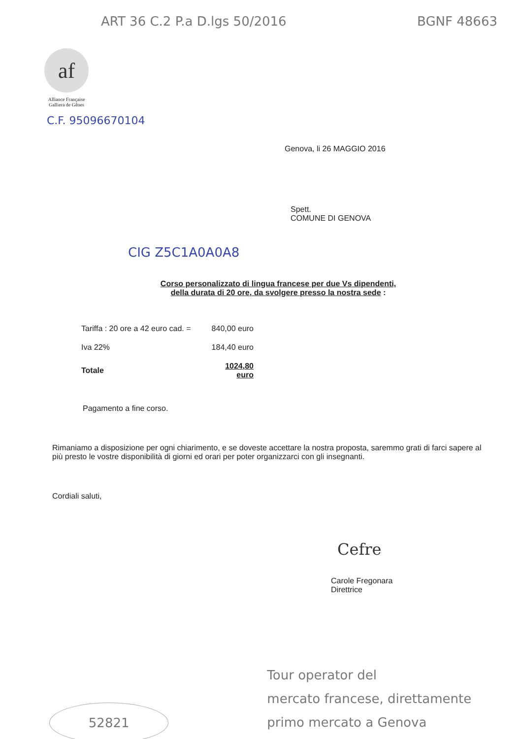ART 36 C.2 P.a D.lgs 50/2016 BGNF 48663
af
Alliance Française
Galliera de Gênes
C.F. 95096670104
Genova, li 26 MAGGIO 2016
Spett.
COMUNE DI GENOVA
CIG Z5C1A0A0A8
Corso personalizzato di lingua francese per due Vs dipendenti,
della durata di 20 ore, da svolgere presso la nostra sede :
| Tariffa : 20 ore a 42 euro cad. = | 840,00 euro |
| Iva 22% | 184,40 euro |
| Totale | 1024,80 euro |
Pagamento a fine corso.
Rimaniamo a disposizione per ogni chiarimento, e se doveste accettare la nostra proposta, saremmo grati di farci sapere al più presto le vostre disponibilità di giorni ed orari per poter organizzarci con gli insegnanti.
Cordiali saluti,
Cefre
Carole Fregonara
Direttrice
52821
Tour operator del
mercato francese, direttamente
primo mercato a Genova